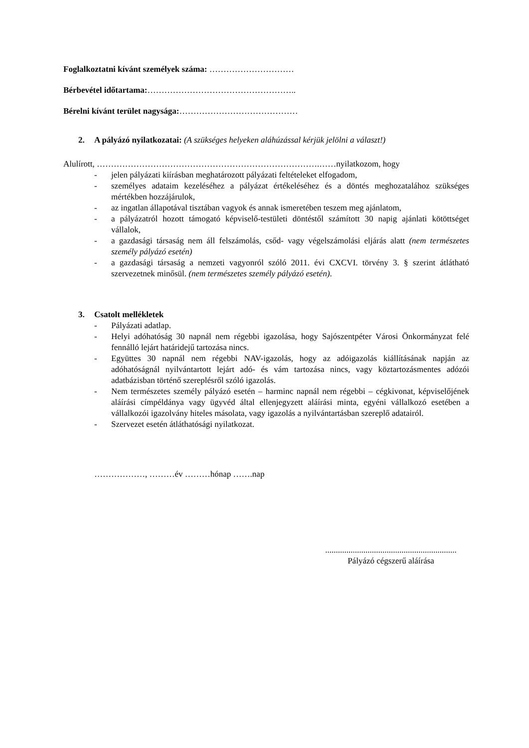Foglalkoztatni kívánt személyek száma: …………………………
Bérbevétel időtartama:……………………………………………..
Bérelni kívánt terület nagysága:……………………………………
2. A pályázó nyilatkozatai: (A szükséges helyeken aláhúzással kérjük jelölni a választ!)
Alulírott, …………………………………………………………………….……nyilatkozom, hogy
- jelen pályázati kiírásban meghatározott pályázati feltételeket elfogadom,
- személyes adataim kezeléséhez a pályázat értékeléséhez és a döntés meghozatalához szükséges mértékben hozzájárulok,
- az ingatlan állapotával tisztában vagyok és annak ismeretében teszem meg ajánlatom,
- a pályázatról hozott támogató képviselő-testületi döntéstől számított 30 napig ajánlati kötöttséget vállalok,
- a gazdasági társaság nem áll felszámolás, csőd- vagy végelszámolási eljárás alatt (nem természetes személy pályázó esetén)
- a gazdasági társaság a nemzeti vagyonról szóló 2011. évi CXCVI. törvény 3. § szerint átlátható szervezetnek minősül. (nem természetes személy pályázó esetén).
3. Csatolt mellékletek
- Pályázati adatlap.
- Helyi adóhatóság 30 napnál nem régebbi igazolása, hogy Sajószentpéter Városi Önkormányzat felé fennálló lejárt határidejű tartozása nincs.
- Együttes 30 napnál nem régebbi NAV-igazolás, hogy az adóigazolás kiállításának napján az adóhatóságnál nyilvántartott lejárt adó- és vám tartozása nincs, vagy köztartozásmentes adózói adatbázisban történő szereplésről szóló igazolás.
- Nem természetes személy pályázó esetén – harminc napnál nem régebbi – cégkivonat, képviselőjének aláírási címpéldánya vagy ügyvéd által ellenjegyzett aláírási minta, egyéni vállalkozó esetében a vállalkozói igazolvány hiteles másolata, vagy igazolás a nyilvántartásban szereplő adatairól.
- Szervezet esetén átláthatósági nyilatkozat.
………………, ………év ………hónap …….nap
..............................................................
Pályázó cégszerű aláírása